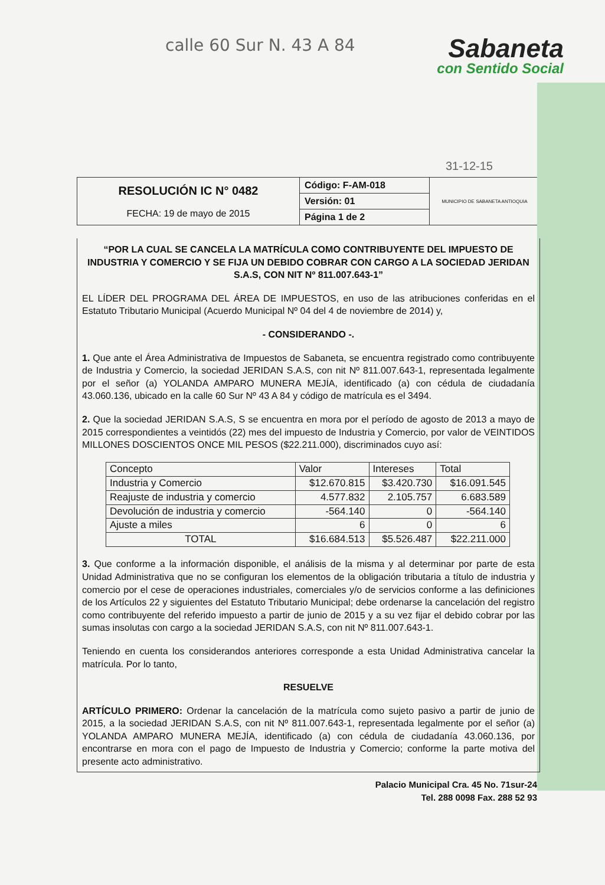calle 60 Sur N. 43 A 84
Sabaneta
con Sentido Social
31-12-15
| RESOLUCIÓN IC N° 0482 FECHA: 19 de mayo de 2015 | Código: F-AM-018 | MUNICIPIO DE SABANETA ANTIOQUIA |
| | Versión: 01 | |
| | Página 1 de 2 | |
“POR LA CUAL SE CANCELA LA MATRÍCULA COMO CONTRIBUYENTE DEL IMPUESTO DE INDUSTRIA Y COMERCIO Y SE FIJA UN DEBIDO COBRAR CON CARGO A LA SOCIEDAD JERIDAN S.A.S, CON NIT Nº 811.007.643-1”
EL LÍDER DEL PROGRAMA DEL ÁREA DE IMPUESTOS, en uso de las atribuciones conferidas en el Estatuto Tributario Municipal (Acuerdo Municipal Nº 04 del 4 de noviembre de 2014) y,
- CONSIDERANDO -.
1. Que ante el Área Administrativa de Impuestos de Sabaneta, se encuentra registrado como contribuyente de Industria y Comercio, la sociedad JERIDAN S.A.S, con nit Nº 811.007.643-1, representada legalmente por el señor (a) YOLANDA AMPARO MUNERA MEJÍA, identificado (a) con cédula de ciudadanía 43.060.136, ubicado en la calle 60 Sur Nº 43 A 84 y código de matrícula es el 3494.
2. Que la sociedad JERIDAN S.A.S, S se encuentra en mora por el período de agosto de 2013 a mayo de 2015 correspondientes a veintidós (22) mes del impuesto de Industria y Comercio, por valor de VEINTIDOS MILLONES DOSCIENTOS ONCE MIL PESOS ($22.211.000), discriminados cuyo así:
| Concepto | Valor | Intereses | Total |
| --- | --- | --- | --- |
| Industria y Comercio | $12.670.815 | $3.420.730 | $16.091.545 |
| Reajuste de industria y comercio | 4.577.832 | 2.105.757 | 6.683.589 |
| Devolución de industria y comercio | -564.140 | 0 | -564.140 |
| Ajuste a miles | 6 | 0 | 6 |
| TOTAL | $16.684.513 | $5.526.487 | $22.211.000 |
3. Que conforme a la información disponible, el análisis de la misma y al determinar por parte de esta Unidad Administrativa que no se configuran los elementos de la obligación tributaria a título de industria y comercio por el cese de operaciones industriales, comerciales y/o de servicios conforme a las definiciones de los Artículos 22 y siguientes del Estatuto Tributario Municipal; debe ordenarse la cancelación del registro como contribuyente del referido impuesto a partir de junio de 2015 y a su vez fijar el debido cobrar por las sumas insolutas con cargo a la sociedad JERIDAN S.A.S, con nit Nº 811.007.643-1.
Teniendo en cuenta los considerandos anteriores corresponde a esta Unidad Administrativa cancelar la matrícula. Por lo tanto,
RESUELVE
ARTÍCULO PRIMERO: Ordenar la cancelación de la matrícula como sujeto pasivo a partir de junio de 2015, a la sociedad JERIDAN S.A.S, con nit Nº 811.007.643-1, representada legalmente por el señor (a) YOLANDA AMPARO MUNERA MEJÍA, identificado (a) con cédula de ciudadanía 43.060.136, por encontrarse en mora con el pago de Impuesto de Industria y Comercio; conforme la parte motiva del presente acto administrativo.
Palacio Municipal Cra. 45 No. 71sur-24
Tel. 288 0098 Fax. 288 52 93